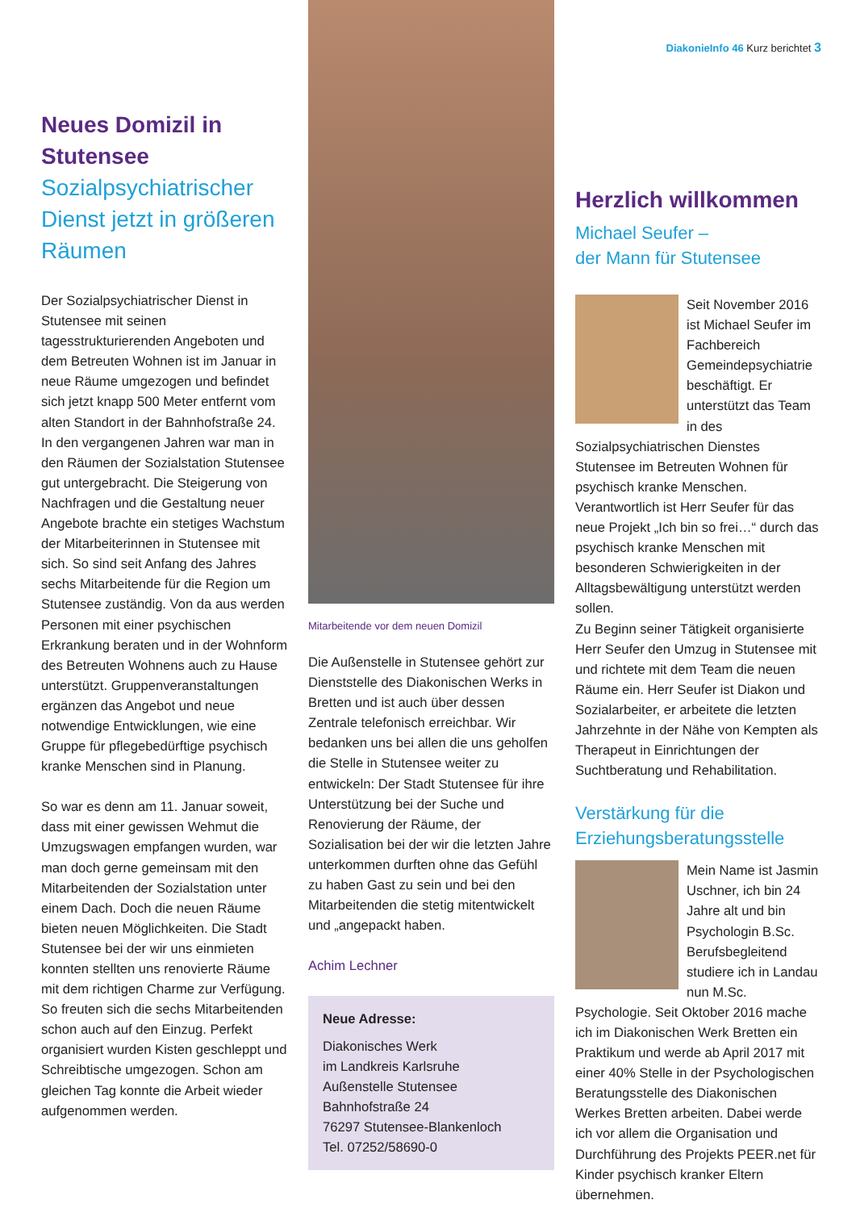Neues Domizil in Stutensee
Sozialpsychiatrischer Dienst jetzt in größeren Räumen
Der Sozialpsychiatrischer Dienst in Stutensee mit seinen tagesstrukturierenden Angeboten und dem Betreuten Wohnen ist im Januar in neue Räume umgezogen und befindet sich jetzt knapp 500 Meter entfernt vom alten Standort in der Bahnhofstraße 24. In den vergangenen Jahren war man in den Räumen der Sozialstation Stutensee gut untergebracht. Die Steigerung von Nachfragen und die Gestaltung neuer Angebote brachte ein stetiges Wachstum der Mitarbeiterinnen in Stutensee mit sich. So sind seit Anfang des Jahres sechs Mitarbeitende für die Region um Stutensee zuständig. Von da aus werden Personen mit einer psychischen Erkrankung beraten und in der Wohnform des Betreuten Wohnens auch zu Hause unterstützt. Gruppenveranstaltungen ergänzen das Angebot und neue notwendige Entwicklungen, wie eine Gruppe für pflegebedürftige psychisch kranke Menschen sind in Planung.
So war es denn am 11. Januar soweit, dass mit einer gewissen Wehmut die Umzugswagen empfangen wurden, war man doch gerne gemeinsam mit den Mitarbeitenden der Sozialstation unter einem Dach. Doch die neuen Räume bieten neuen Möglichkeiten. Die Stadt Stutensee bei der wir uns einmieten konnten stellten uns renovierte Räume mit dem richtigen Charme zur Verfügung. So freuten sich die sechs Mitarbeitenden schon auch auf den Einzug. Perfekt organisiert wurden Kisten geschleppt und Schreibtische umgezogen. Schon am gleichen Tag konnte die Arbeit wieder aufgenommen werden.
Mitarbeitende vor dem neuen Domizil
Die Außenstelle in Stutensee gehört zur Dienststelle des Diakonischen Werks in Bretten und ist auch über dessen Zentrale telefonisch erreichbar. Wir bedanken uns bei allen die uns geholfen die Stelle in Stutensee weiter zu entwickeln: Der Stadt Stutensee für ihre Unterstützung bei der Suche und Renovierung der Räume, der Sozialisation bei der wir die letzten Jahre unterkommen durften ohne das Gefühl zu haben Gast zu sein und bei den Mitarbeitenden die stetig mitentwickelt und „angepackt haben.
Achim Lechner
Neue Adresse:
Diakonisches Werk
im Landkreis Karlsruhe
Außenstelle Stutensee
Bahnhofstraße 24
76297 Stutensee-Blankenloch
Tel. 07252/58690-0
DiakonieInfo 46 Kurz berichtet 3
Herzlich willkommen
Michael Seufer –
der Mann für Stutensee
Seit November 2016 ist Michael Seufer im Fachbereich Gemeindepsychiatrie beschäftigt. Er unterstützt das Team in des Sozialpsychiatrischen Dienstes Stutensee im Betreuten Wohnen für psychisch kranke Menschen. Verantwortlich ist Herr Seufer für das neue Projekt „Ich bin so frei…“ durch das psychisch kranke Menschen mit besonderen Schwierigkeiten in der Alltagsbewältigung unterstützt werden sollen.
Zu Beginn seiner Tätigkeit organisierte Herr Seufer den Umzug in Stutensee mit und richtete mit dem Team die neuen Räume ein. Herr Seufer ist Diakon und Sozialarbeiter, er arbeitete die letzten Jahrzehnte in der Nähe von Kempten als Therapeut in Einrichtungen der Suchtberatung und Rehabilitation.
Verstärkung für die Erziehungsberatungsstelle
Mein Name ist Jasmin Uschner, ich bin 24 Jahre alt und bin Psychologin B.Sc. Berufsbegleitend studiere ich in Landau nun M.Sc. Psychologie. Seit Oktober 2016 mache ich im Diakonischen Werk Bretten ein Praktikum und werde ab April 2017 mit einer 40% Stelle in der Psychologischen Beratungsstelle des Diakonischen Werkes Bretten arbeiten. Dabei werde ich vor allem die Organisation und Durchführung des Projekts PEER.net für Kinder psychisch kranker Eltern übernehmen.